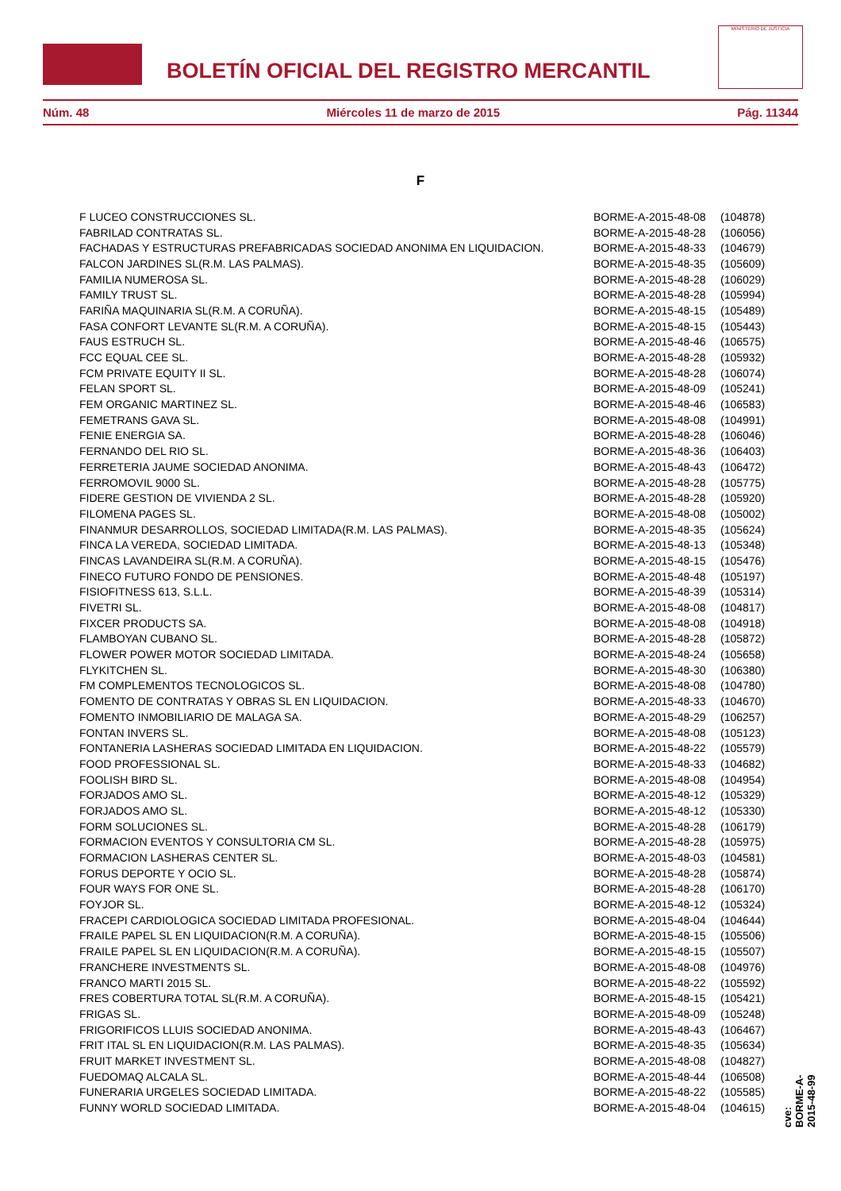BOLETÍN OFICIAL DEL REGISTRO MERCANTIL
MINISTERIO DE JUSTICIA
Núm. 48 Miércoles 11 de marzo de 2015 Pág. 11344
F
| F LUCEO CONSTRUCCIONES SL. | BORME-A-2015-48-08 | (104878) |
| FABRILAD CONTRATAS SL. | BORME-A-2015-48-28 | (106056) |
| FACHADAS Y ESTRUCTURAS PREFABRICADAS SOCIEDAD ANONIMA EN LIQUIDACION. | BORME-A-2015-48-33 | (104679) |
| FALCON JARDINES SL(R.M. LAS PALMAS). | BORME-A-2015-48-35 | (105609) |
| FAMILIA NUMEROSA SL. | BORME-A-2015-48-28 | (106029) |
| FAMILY TRUST SL. | BORME-A-2015-48-28 | (105994) |
| FARIÑA MAQUINARIA SL(R.M. A CORUÑA). | BORME-A-2015-48-15 | (105489) |
| FASA CONFORT LEVANTE SL(R.M. A CORUÑA). | BORME-A-2015-48-15 | (105443) |
| FAUS ESTRUCH SL. | BORME-A-2015-48-46 | (106575) |
| FCC EQUAL CEE SL. | BORME-A-2015-48-28 | (105932) |
| FCM PRIVATE EQUITY II SL. | BORME-A-2015-48-28 | (106074) |
| FELAN SPORT SL. | BORME-A-2015-48-09 | (105241) |
| FEM ORGANIC MARTINEZ SL. | BORME-A-2015-48-46 | (106583) |
| FEMETRANS GAVA SL. | BORME-A-2015-48-08 | (104991) |
| FENIE ENERGIA SA. | BORME-A-2015-48-28 | (106046) |
| FERNANDO DEL RIO SL. | BORME-A-2015-48-36 | (106403) |
| FERRETERIA JAUME SOCIEDAD ANONIMA. | BORME-A-2015-48-43 | (106472) |
| FERROMOVIL 9000 SL. | BORME-A-2015-48-28 | (105775) |
| FIDERE GESTION DE VIVIENDA 2 SL. | BORME-A-2015-48-28 | (105920) |
| FILOMENA PAGES SL. | BORME-A-2015-48-08 | (105002) |
| FINANMUR DESARROLLOS, SOCIEDAD LIMITADA(R.M. LAS PALMAS). | BORME-A-2015-48-35 | (105624) |
| FINCA LA VEREDA, SOCIEDAD LIMITADA. | BORME-A-2015-48-13 | (105348) |
| FINCAS LAVANDEIRA SL(R.M. A CORUÑA). | BORME-A-2015-48-15 | (105476) |
| FINECO FUTURO FONDO DE PENSIONES. | BORME-A-2015-48-48 | (105197) |
| FISIOFITNESS 613, S.L.L. | BORME-A-2015-48-39 | (105314) |
| FIVETRI SL. | BORME-A-2015-48-08 | (104817) |
| FIXCER PRODUCTS SA. | BORME-A-2015-48-08 | (104918) |
| FLAMBOYAN CUBANO SL. | BORME-A-2015-48-28 | (105872) |
| FLOWER POWER MOTOR SOCIEDAD LIMITADA. | BORME-A-2015-48-24 | (105658) |
| FLYKITCHEN SL. | BORME-A-2015-48-30 | (106380) |
| FM COMPLEMENTOS TECNOLOGICOS SL. | BORME-A-2015-48-08 | (104780) |
| FOMENTO DE CONTRATAS Y OBRAS SL EN LIQUIDACION. | BORME-A-2015-48-33 | (104670) |
| FOMENTO INMOBILIARIO DE MALAGA SA. | BORME-A-2015-48-29 | (106257) |
| FONTAN INVERS SL. | BORME-A-2015-48-08 | (105123) |
| FONTANERIA LASHERAS SOCIEDAD LIMITADA EN LIQUIDACION. | BORME-A-2015-48-22 | (105579) |
| FOOD PROFESSIONAL SL. | BORME-A-2015-48-33 | (104682) |
| FOOLISH BIRD SL. | BORME-A-2015-48-08 | (104954) |
| FORJADOS AMO SL. | BORME-A-2015-48-12 | (105329) |
| FORJADOS AMO SL. | BORME-A-2015-48-12 | (105330) |
| FORM SOLUCIONES SL. | BORME-A-2015-48-28 | (106179) |
| FORMACION EVENTOS Y CONSULTORIA CM SL. | BORME-A-2015-48-28 | (105975) |
| FORMACION LASHERAS CENTER SL. | BORME-A-2015-48-03 | (104581) |
| FORUS DEPORTE Y OCIO SL. | BORME-A-2015-48-28 | (105874) |
| FOUR WAYS FOR ONE SL. | BORME-A-2015-48-28 | (106170) |
| FOYJOR SL. | BORME-A-2015-48-12 | (105324) |
| FRACEPI CARDIOLOGICA SOCIEDAD LIMITADA PROFESIONAL. | BORME-A-2015-48-04 | (104644) |
| FRAILE PAPEL SL EN LIQUIDACION(R.M. A CORUÑA). | BORME-A-2015-48-15 | (105506) |
| FRAILE PAPEL SL EN LIQUIDACION(R.M. A CORUÑA). | BORME-A-2015-48-15 | (105507) |
| FRANCHERE INVESTMENTS SL. | BORME-A-2015-48-08 | (104976) |
| FRANCO MARTI 2015 SL. | BORME-A-2015-48-22 | (105592) |
| FRES COBERTURA TOTAL SL(R.M. A CORUÑA). | BORME-A-2015-48-15 | (105421) |
| FRIGAS SL. | BORME-A-2015-48-09 | (105248) |
| FRIGORIFICOS LLUIS SOCIEDAD ANONIMA. | BORME-A-2015-48-43 | (106467) |
| FRIT ITAL SL EN LIQUIDACION(R.M. LAS PALMAS). | BORME-A-2015-48-35 | (105634) |
| FRUIT MARKET INVESTMENT SL. | BORME-A-2015-48-08 | (104827) |
| FUEDOMAQ ALCALA SL. | BORME-A-2015-48-44 | (106508) |
| FUNERARIA URGELES SOCIEDAD LIMITADA. | BORME-A-2015-48-22 | (105585) |
| FUNNY WORLD SOCIEDAD LIMITADA. | BORME-A-2015-48-04 | (104615) |
cve: BORME-A-2015-48-99